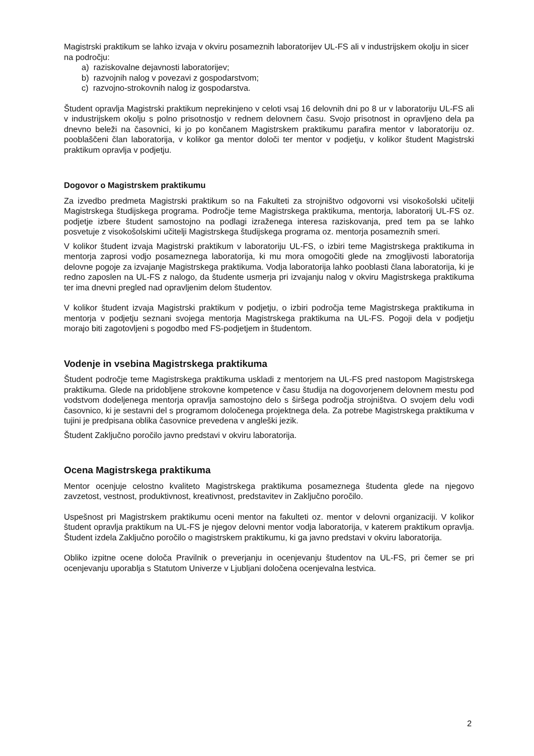Magistrski praktikum se lahko izvaja v okviru posameznih laboratorijev UL-FS ali v industrijskem okolju in sicer na področju:
a) raziskovalne dejavnosti laboratorijev;
b) razvojnih nalog v povezavi z gospodarstvom;
c) razvojno-strokovnih nalog iz gospodarstva.
Študent opravlja Magistrski praktikum neprekinjeno v celoti vsaj 16 delovnih dni po 8 ur v laboratoriju UL-FS ali v industrijskem okolju s polno prisotnostjo v rednem delovnem času. Svojo prisotnost in opravljeno dela pa dnevno beleži na časovnici, ki jo po končanem Magistrskem praktikumu parafira mentor v laboratoriju oz. pooblaščeni član laboratorija, v kolikor ga mentor določi ter mentor v podjetju, v kolikor študent Magistrski praktikum opravlja v podjetju.
Dogovor o Magistrskem praktikumu
Za izvedbo predmeta Magistrski praktikum so na Fakulteti za strojništvo odgovorni vsi visokošolski učitelji Magistrskega študijskega programa. Področje teme Magistrskega praktikuma, mentorja, laboratorij UL-FS oz. podjetje izbere študent samostojno na podlagi izraženega interesa raziskovanja, pred tem pa se lahko posvetuje z visokošolskimi učitelji Magistrskega študijskega programa oz. mentorja posameznih smeri.
V kolikor študent izvaja Magistrski praktikum v laboratoriju UL-FS, o izbiri teme Magistrskega praktikuma in mentorja zaprosi vodjo posameznega laboratorija, ki mu mora omogočiti glede na zmogljivosti laboratorija delovne pogoje za izvajanje Magistrskega praktikuma. Vodja laboratorija lahko pooblasti člana laboratorija, ki je redno zaposlen na UL-FS z nalogo, da študente usmerja pri izvajanju nalog v okviru Magistrskega praktikuma ter ima dnevni pregled nad opravljenim delom študentov.
V kolikor študent izvaja Magistrski praktikum v podjetju, o izbiri področja teme Magistrskega praktikuma in mentorja v podjetju seznani svojega mentorja Magistrskega praktikuma na UL-FS. Pogoji dela v podjetju morajo biti zagotovljeni s pogodbo med FS-podjetjem in študentom.
Vodenje in vsebina Magistrskega praktikuma
Študent področje teme Magistrskega praktikuma uskladi z mentorjem na UL-FS pred nastopom Magistrskega praktikuma. Glede na pridobljene strokovne kompetence v času študija na dogovorjenem delovnem mestu pod vodstvom dodeljenega mentorja opravlja samostojno delo s širšega področja strojništva. O svojem delu vodi časovnico, ki je sestavni del s programom določenega projektnega dela. Za potrebe Magistrskega praktikuma v tujini je predpisana oblika časovnice prevedena v angleški jezik.
Študent Zaključno poročilo javno predstavi v okviru laboratorija.
Ocena Magistrskega praktikuma
Mentor ocenjuje celostno kvaliteto Magistrskega praktikuma posameznega študenta glede na njegovo zavzetost, vestnost, produktivnost, kreativnost, predstavitev in Zaključno poročilo.
Uspešnost pri Magistrskem praktikumu oceni mentor na fakulteti oz. mentor v delovni organizaciji. V kolikor študent opravlja praktikum na UL-FS je njegov delovni mentor vodja laboratorija, v katerem praktikum opravlja. Študent izdela Zaključno poročilo o magistrskem praktikumu, ki ga javno predstavi v okviru laboratorija.
Obliko izpitne ocene določa Pravilnik o preverjanju in ocenjevanju študentov na UL-FS, pri čemer se pri ocenjevanju uporablja s Statutom Univerze v Ljubljani določena ocenjevalna lestvica.
2